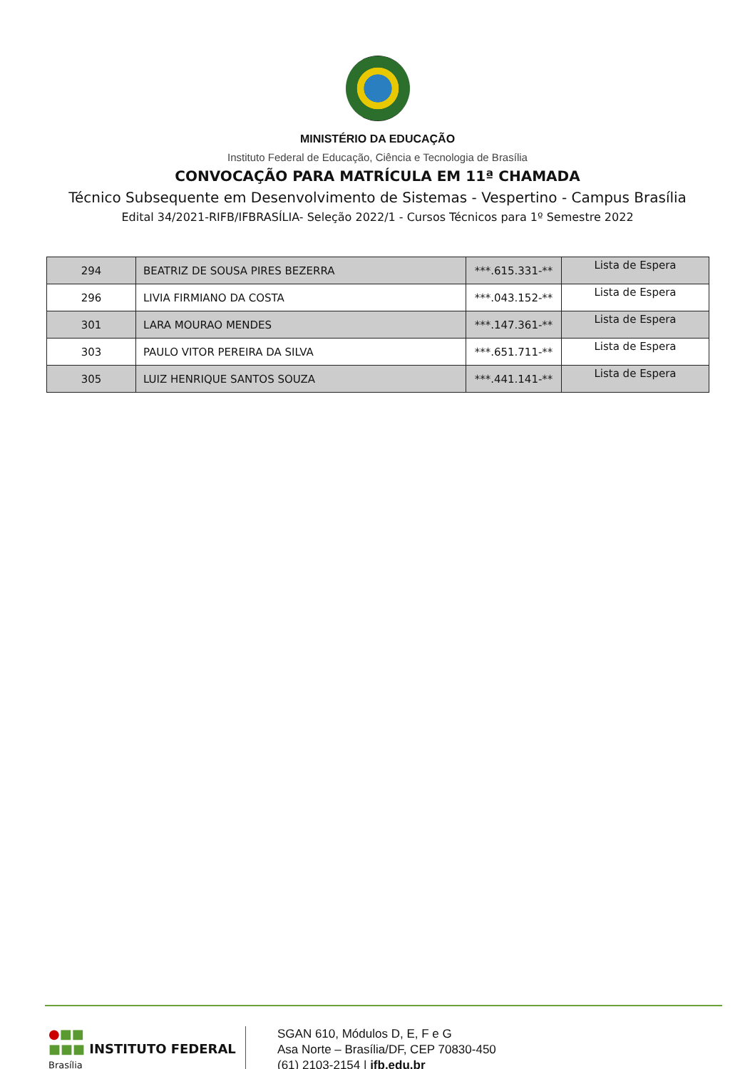MINISTÉRIO DA EDUCAÇÃO
Instituto Federal de Educação, Ciência e Tecnologia de Brasília
CONVOCAÇÃO PARA MATRÍCULA EM 11ª CHAMADA
Técnico Subsequente em Desenvolvimento de Sistemas - Vespertino - Campus Brasília
Edital 34/2021-RIFB/IFBRASÍLIA- Seleção 2022/1 - Cursos Técnicos para 1º Semestre 2022
| 294 | BEATRIZ DE SOUSA PIRES BEZERRA | ***.615.331-** | Lista de Espera |
| 296 | LIVIA FIRMIANO DA COSTA | ***.043.152-** | Lista de Espera |
| 301 | LARA MOURAO MENDES | ***.147.361-** | Lista de Espera |
| 303 | PAULO VITOR PEREIRA DA SILVA | ***.651.711-** | Lista de Espera |
| 305 | LUIZ HENRIQUE SANTOS SOUZA | ***.441.141-** | Lista de Espera |
●■■
■■■ INSTITUTO FEDERAL
Brasília
SGAN 610, Módulos D, E, F e G
Asa Norte – Brasília/DF, CEP 70830-450
(61) 2103-2154 | ifb.edu.br